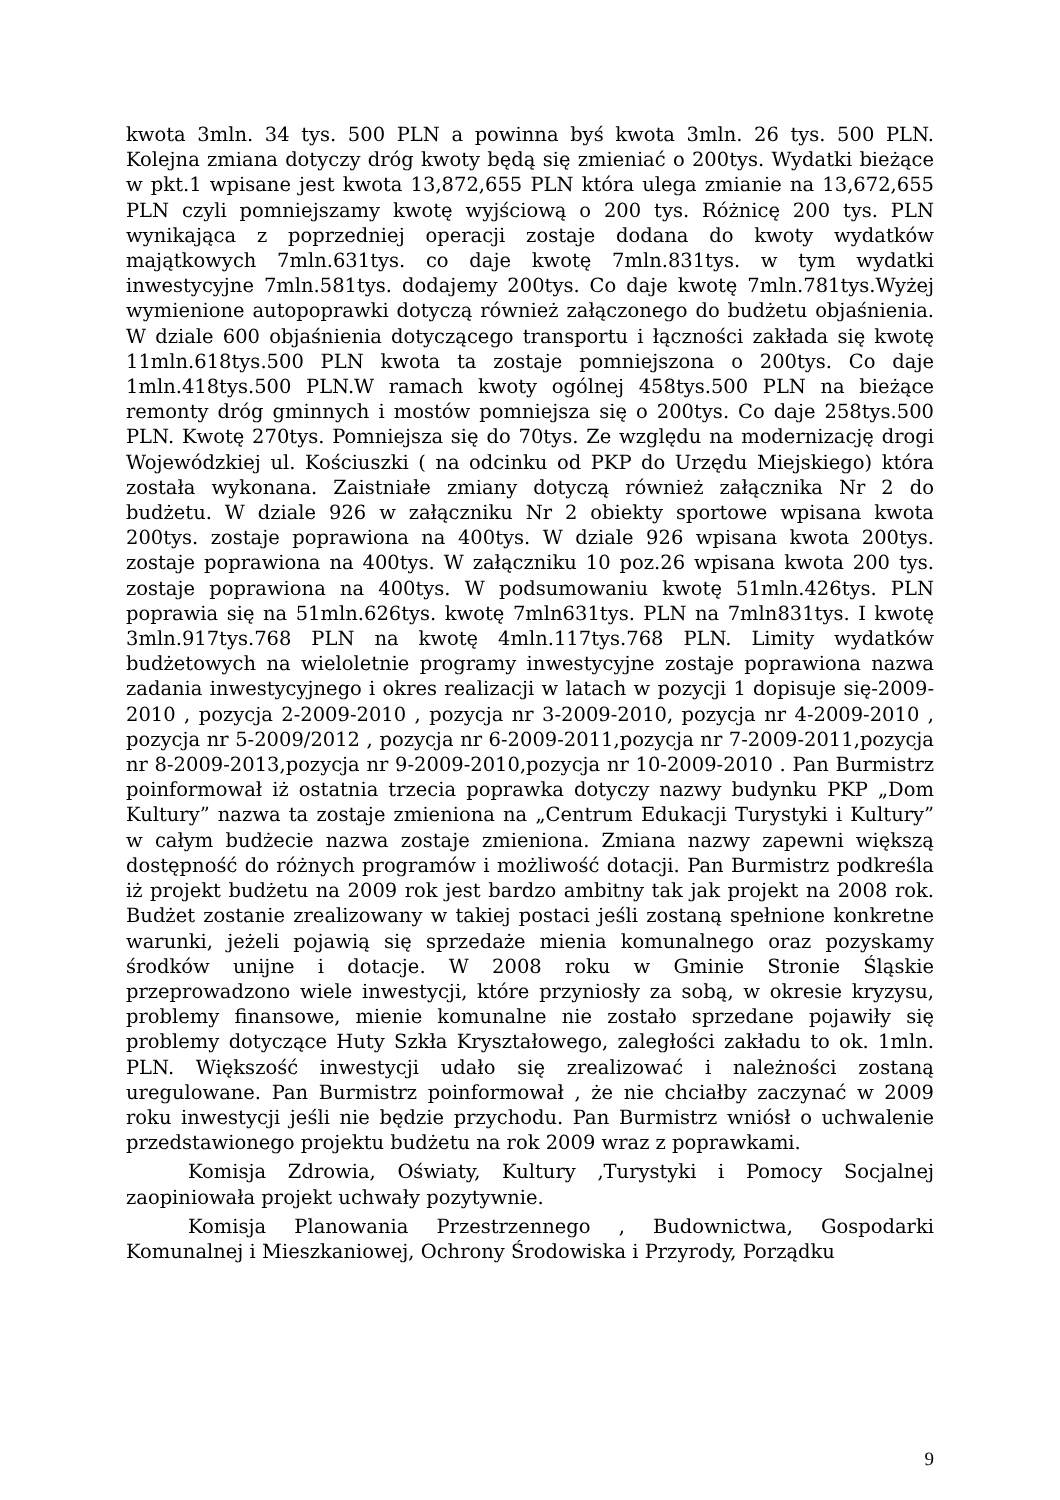kwota 3mln. 34 tys. 500 PLN a powinna byś kwota 3mln. 26 tys. 500 PLN. Kolejna zmiana dotyczy dróg kwoty będą się zmieniać o 200tys. Wydatki bieżące w pkt.1 wpisane jest kwota 13,872,655 PLN która ulega zmianie na 13,672,655 PLN czyli pomniejszamy kwotę wyjściową o 200 tys. Różnicę 200 tys. PLN wynikająca z poprzedniej operacji zostaje dodana do kwoty wydatków majątkowych 7mln.631tys. co daje kwotę 7mln.831tys. w tym wydatki inwestycyjne 7mln.581tys. dodajemy 200tys. Co daje kwotę 7mln.781tys.Wyżej wymienione autopoprawki dotyczą również załączonego do budżetu objaśnienia. W dziale 600 objaśnienia dotyczącego transportu i łączności zakłada się kwotę 11mln.618tys.500 PLN kwota ta zostaje pomniejszona o 200tys. Co daje 1mln.418tys.500 PLN.W ramach kwoty ogólnej 458tys.500 PLN na bieżące remonty dróg gminnych i mostów pomniejsza się o 200tys. Co daje 258tys.500 PLN. Kwotę 270tys. Pomniejsza się do 70tys. Ze względu na modernizację drogi Wojewódzkiej ul. Kościuszki ( na odcinku od PKP do Urzędu Miejskiego) która została wykonana. Zaistniałe zmiany dotyczą również załącznika Nr 2 do budżetu. W dziale 926 w załączniku Nr 2 obiekty sportowe wpisana kwota 200tys. zostaje poprawiona na 400tys. W dziale 926 wpisana kwota 200tys. zostaje poprawiona na 400tys. W załączniku 10 poz.26 wpisana kwota 200 tys. zostaje poprawiona na 400tys. W podsumowaniu kwotę 51mln.426tys. PLN poprawia się na 51mln.626tys. kwotę 7mln631tys. PLN na 7mln831tys. I kwotę 3mln.917tys.768 PLN na kwotę 4mln.117tys.768 PLN. Limity wydatków budżetowych na wieloletnie programy inwestycyjne zostaje poprawiona nazwa zadania inwestycyjnego i okres realizacji w latach w pozycji 1 dopisuje się-2009-2010 , pozycja 2-2009-2010 , pozycja nr 3-2009-2010, pozycja nr 4-2009-2010 , pozycja nr 5-2009/2012 , pozycja nr 6-2009-2011,pozycja nr 7-2009-2011,pozycja nr 8-2009-2013,pozycja nr 9-2009-2010,pozycja nr 10-2009-2010 . Pan Burmistrz poinformował iż ostatnia trzecia poprawka dotyczy nazwy budynku PKP „Dom Kultury” nazwa ta zostaje zmieniona na „Centrum Edukacji Turystyki i Kultury” w całym budżecie nazwa zostaje zmieniona. Zmiana nazwy zapewni większą dostępność do różnych programów i możliwość dotacji. Pan Burmistrz podkreśla iż projekt budżetu na 2009 rok jest bardzo ambitny tak jak projekt na 2008 rok. Budżet zostanie zrealizowany w takiej postaci jeśli zostaną spełnione konkretne warunki, jeżeli pojawią się sprzedaże mienia komunalnego oraz pozyskamy środków unijne i dotacje. W 2008 roku w Gminie Stronie Śląskie przeprowadzono wiele inwestycji, które przyniosły za sobą, w okresie kryzysu, problemy finansowe, mienie komunalne nie zostało sprzedane pojawiły się problemy dotyczące Huty Szkła Kryształowego, zaległości zakładu to ok. 1mln. PLN. Większość inwestycji udało się zrealizować i należności zostaną uregulowane. Pan Burmistrz poinformował , że nie chciałby zaczynać w 2009 roku inwestycji jeśli nie będzie przychodu. Pan Burmistrz wniósł o uchwalenie przedstawionego projektu budżetu na rok 2009 wraz z poprawkami.
Komisja Zdrowia, Oświaty, Kultury ,Turystyki i Pomocy Socjalnej zaopiniowała projekt uchwały pozytywnie.
Komisja Planowania Przestrzennego , Budownictwa, Gospodarki Komunalnej i Mieszkaniowej, Ochrony Środowiska i Przyrody, Porządku
9